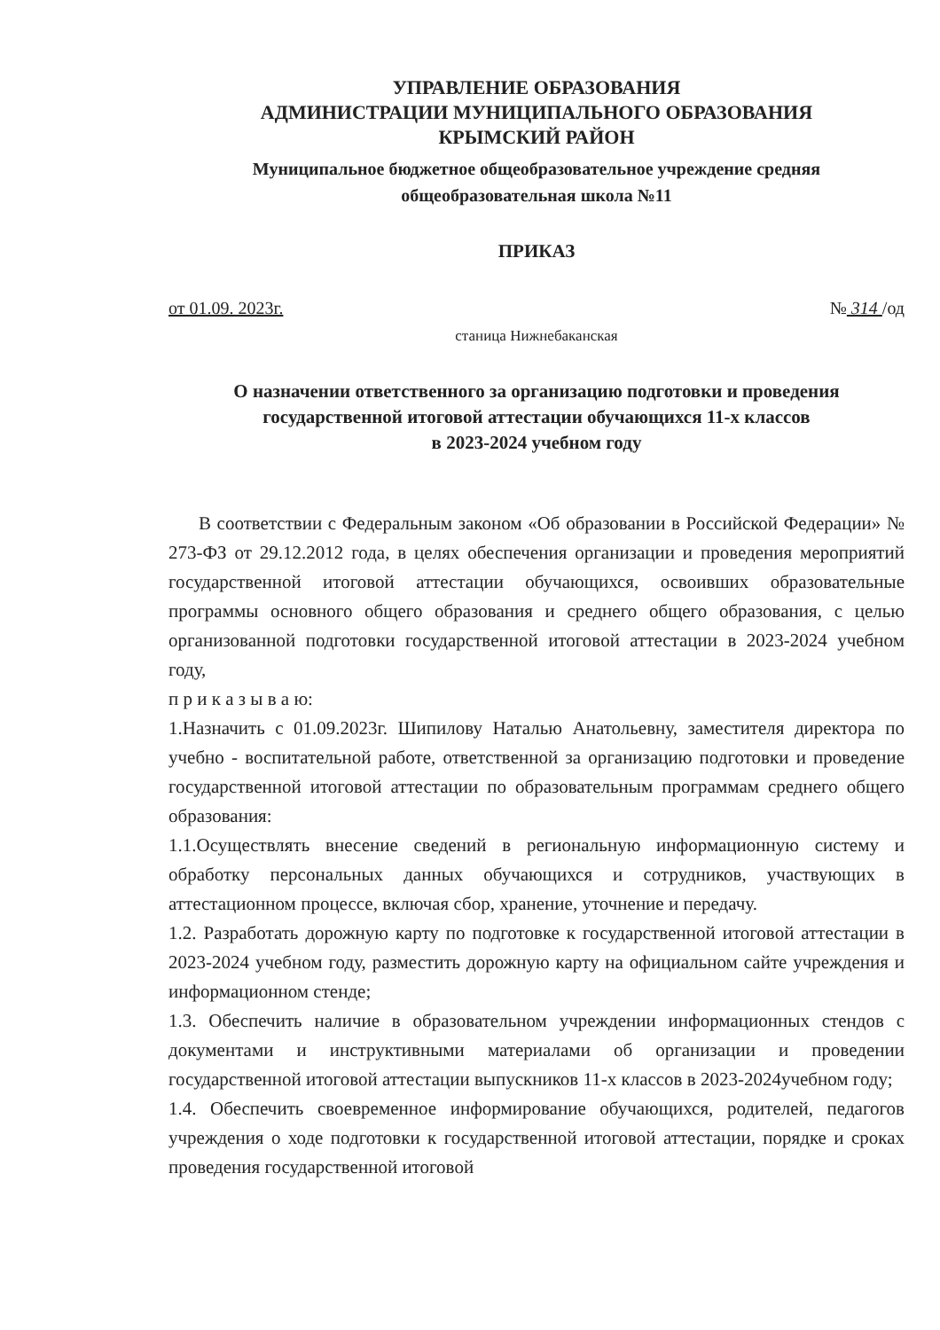УПРАВЛЕНИЕ ОБРАЗОВАНИЯ
АДМИНИСТРАЦИИ МУНИЦИПАЛЬНОГО ОБРАЗОВАНИЯ
КРЫМСКИЙ РАЙОН
Муниципальное бюджетное общеобразовательное учреждение средняя общеобразовательная школа №11
ПРИКАЗ
от 01.09. 2023г. № 314 /од
станица Нижнебаканская
О назначении ответственного за организацию подготовки и проведения государственной итоговой аттестации обучающихся 11-х классов
в 2023-2024 учебном году
В соответствии с Федеральным законом «Об образовании в Российской Федерации» № 273-ФЗ от 29.12.2012 года, в целях обеспечения организации и проведения мероприятий государственной итоговой аттестации обучающихся, освоивших образовательные программы основного общего образования и среднего общего образования, с целью организованной подготовки государственной итоговой аттестации в 2023-2024 учебном году,
п р и к а з ы в а ю:
1.Назначить с 01.09.2023г. Шипилову Наталью Анатольевну, заместителя директора по учебно - воспитательной работе, ответственной за организацию подготовки и проведение государственной итоговой аттестации по образовательным программам среднего общего образования:
1.1.Осуществлять внесение сведений в региональную информационную систему и обработку персональных данных обучающихся и сотрудников, участвующих в аттестационном процессе, включая сбор, хранение, уточнение и передачу.
1.2. Разработать дорожную карту по подготовке к государственной итоговой аттестации в 2023-2024 учебном году, разместить дорожную карту на официальном сайте учреждения и информационном стенде;
1.3. Обеспечить наличие в образовательном учреждении информационных стендов с документами и инструктивными материалами об организации и проведении государственной итоговой аттестации выпускников 11-х классов в 2023-2024учебном году;
1.4. Обеспечить своевременное информирование обучающихся, родителей, педагогов учреждения о ходе подготовки к государственной итоговой аттестации, порядке и сроках проведения государственной итоговой